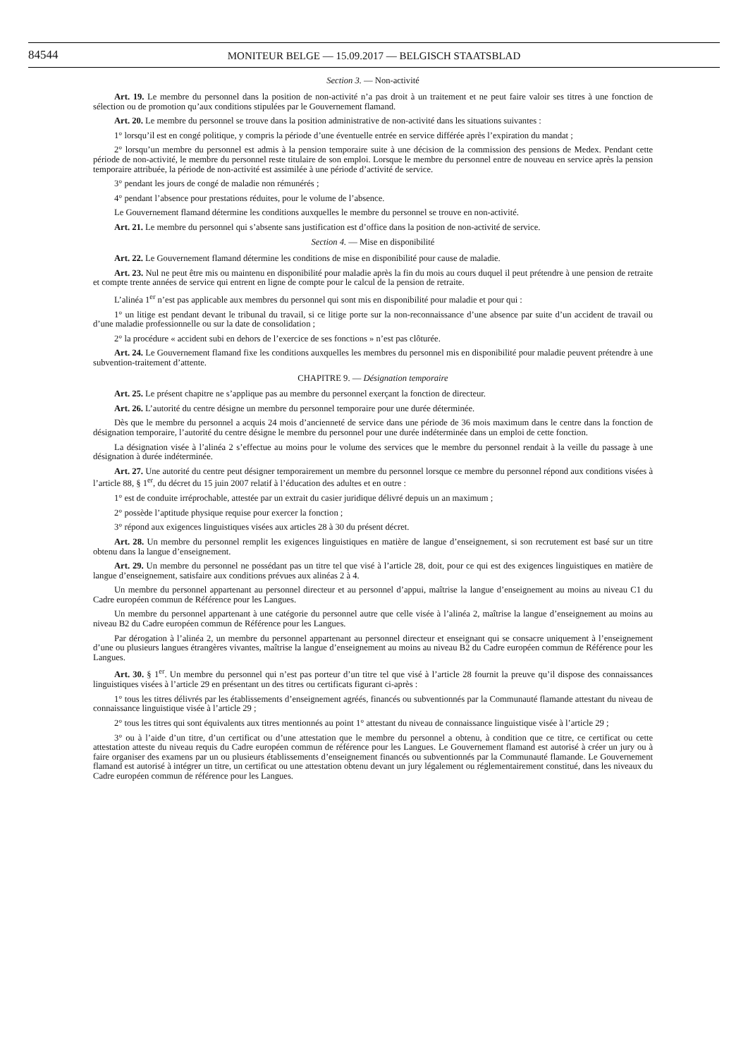84544
MONITEUR BELGE — 15.09.2017 — BELGISCH STAATSBLAD
Section 3. — Non-activité
Art. 19. Le membre du personnel dans la position de non-activité n’a pas droit à un traitement et ne peut faire valoir ses titres à une fonction de sélection ou de promotion qu’aux conditions stipulées par le Gouvernement flamand.
Art. 20. Le membre du personnel se trouve dans la position administrative de non-activité dans les situations suivantes :
1° lorsqu’il est en congé politique, y compris la période d’une éventuelle entrée en service différée après l’expiration du mandat ;
2° lorsqu’un membre du personnel est admis à la pension temporaire suite à une décision de la commission des pensions de Medex. Pendant cette période de non-activité, le membre du personnel reste titulaire de son emploi. Lorsque le membre du personnel entre de nouveau en service après la pension temporaire attribuée, la période de non-activité est assimilée à une période d’activité de service.
3° pendant les jours de congé de maladie non rémunérés ;
4° pendant l’absence pour prestations réduites, pour le volume de l’absence.
Le Gouvernement flamand détermine les conditions auxquelles le membre du personnel se trouve en non-activité.
Art. 21. Le membre du personnel qui s’absente sans justification est d’office dans la position de non-activité de service.
Section 4. — Mise en disponibilité
Art. 22. Le Gouvernement flamand détermine les conditions de mise en disponibilité pour cause de maladie.
Art. 23. Nul ne peut être mis ou maintenu en disponibilité pour maladie après la fin du mois au cours duquel il peut prétendre à une pension de retraite et compte trente années de service qui entrent en ligne de compte pour le calcul de la pension de retraite.
L’alinéa 1<sup>er</sup> n’est pas applicable aux membres du personnel qui sont mis en disponibilité pour maladie et pour qui :
1° un litige est pendant devant le tribunal du travail, si ce litige porte sur la non-reconnaissance d’une absence par suite d’un accident de travail ou d’une maladie professionnelle ou sur la date de consolidation ;
2° la procédure « accident subi en dehors de l’exercice de ses fonctions » n’est pas clôturée.
Art. 24. Le Gouvernement flamand fixe les conditions auxquelles les membres du personnel mis en disponibilité pour maladie peuvent prétendre à une subvention-traitement d’attente.
CHAPITRE 9. — Désignation temporaire
Art. 25. Le présent chapitre ne s’applique pas au membre du personnel exerçant la fonction de directeur.
Art. 26. L’autorité du centre désigne un membre du personnel temporaire pour une durée déterminée.
Dès que le membre du personnel a acquis 24 mois d’ancienneté de service dans une période de 36 mois maximum dans le centre dans la fonction de désignation temporaire, l’autorité du centre désigne le membre du personnel pour une durée indéterminée dans un emploi de cette fonction.
La désignation visée à l’alinéa 2 s’effectue au moins pour le volume des services que le membre du personnel rendait à la veille du passage à une désignation à durée indéterminée.
Art. 27. Une autorité du centre peut désigner temporairement un membre du personnel lorsque ce membre du personnel répond aux conditions visées à l’article 88, § 1<sup>er</sup>, du décret du 15 juin 2007 relatif à l’éducation des adultes et en outre :
1° est de conduite irréprochable, attestée par un extrait du casier juridique délivré depuis un an maximum ;
2° possède l’aptitude physique requise pour exercer la fonction ;
3° répond aux exigences linguistiques visées aux articles 28 à 30 du présent décret.
Art. 28. Un membre du personnel remplit les exigences linguistiques en matière de langue d’enseignement, si son recrutement est basé sur un titre obtenu dans la langue d’enseignement.
Art. 29. Un membre du personnel ne possédant pas un titre tel que visé à l’article 28, doit, pour ce qui est des exigences linguistiques en matière de langue d’enseignement, satisfaire aux conditions prévues aux alinéas 2 à 4.
Un membre du personnel appartenant au personnel directeur et au personnel d’appui, maîtrise la langue d’enseignement au moins au niveau C1 du Cadre européen commun de Référence pour les Langues.
Un membre du personnel appartenant à une catégorie du personnel autre que celle visée à l’alinéa 2, maîtrise la langue d’enseignement au moins au niveau B2 du Cadre européen commun de Référence pour les Langues.
Par dérogation à l’alinéa 2, un membre du personnel appartenant au personnel directeur et enseignant qui se consacre uniquement à l’enseignement d’une ou plusieurs langues étrangères vivantes, maîtrise la langue d’enseignement au moins au niveau B2 du Cadre européen commun de Référence pour les Langues.
Art. 30. § 1<sup>er</sup>. Un membre du personnel qui n’est pas porteur d’un titre tel que visé à l’article 28 fournit la preuve qu’il dispose des connaissances linguistiques visées à l’article 29 en présentant un des titres ou certificats figurant ci-après :
1° tous les titres délivrés par les établissements d’enseignement agréés, financés ou subventionnés par la Communauté flamande attestant du niveau de connaissance linguistique visée à l’article 29 ;
2° tous les titres qui sont équivalents aux titres mentionnés au point 1° attestant du niveau de connaissance linguistique visée à l’article 29 ;
3° ou à l’aide d’un titre, d’un certificat ou d’une attestation que le membre du personnel a obtenu, à condition que ce titre, ce certificat ou cette attestation atteste du niveau requis du Cadre européen commun de référence pour les Langues. Le Gouvernement flamand est autorisé à créer un jury ou à faire organiser des examens par un ou plusieurs établissements d’enseignement financés ou subventionnés par la Communauté flamande. Le Gouvernement flamand est autorisé à intégrer un titre, un certificat ou une attestation obtenu devant un jury légalement ou réglementairement constitué, dans les niveaux du Cadre européen commun de référence pour les Langues.